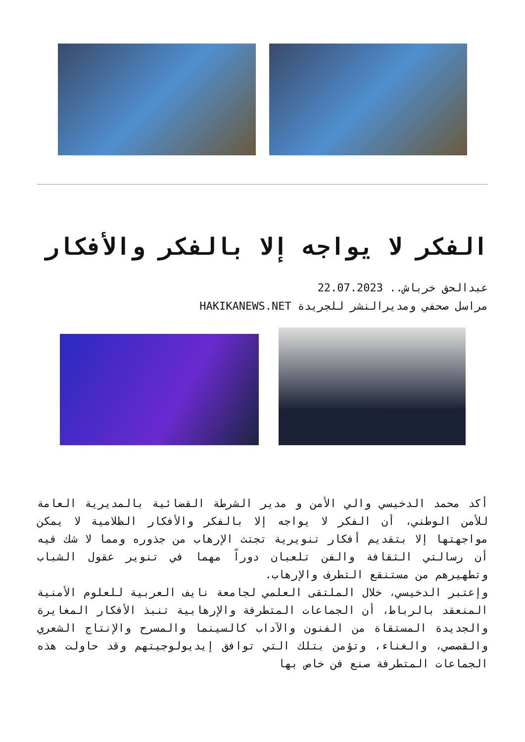الفكر لا يواجه إلا بالفكر والأفكار
عبدالحق خرباش.. 22.07.2023
مراسل صحفي ومديرالنشر للجريدة HAKIKANEWS.NET
أكد محمد الدخيسي والي الأمن و مدير الشرطة القضائية بالمديرية العامة للأمن الوطني، أن الفكر لا يواجه إلا بالفكر والأفكار الظلامية لا يمكن مواجهتها إلا بتقديم أفكار تنويرية تجتث الإرهاب من جذوره ومما لا شك فيه أن رسالتي الثقافة والفن تلعبان دوراً مهما في تنوير عقول الشباب وتطهيرهم من مستنقع التطرف والإرهاب.
وإعتبر الدخيسي، خلال الملتقى العلمي لجامعة نايف العربية للعلوم الأمنية المنعقد بالرباط، أن الجماعات المتطرفة والإرهابية تنبذ الأفكار المغايرة والجديدة المستقاة من الفنون والآداب كالسينما والمسرح والإنتاج الشعري والقصصي، والغناء، وتؤمن بتلك التي توافق إيديولوجيتهم وقد حاولت هذه الجماعات المتطرفة صنع فن خاص بها